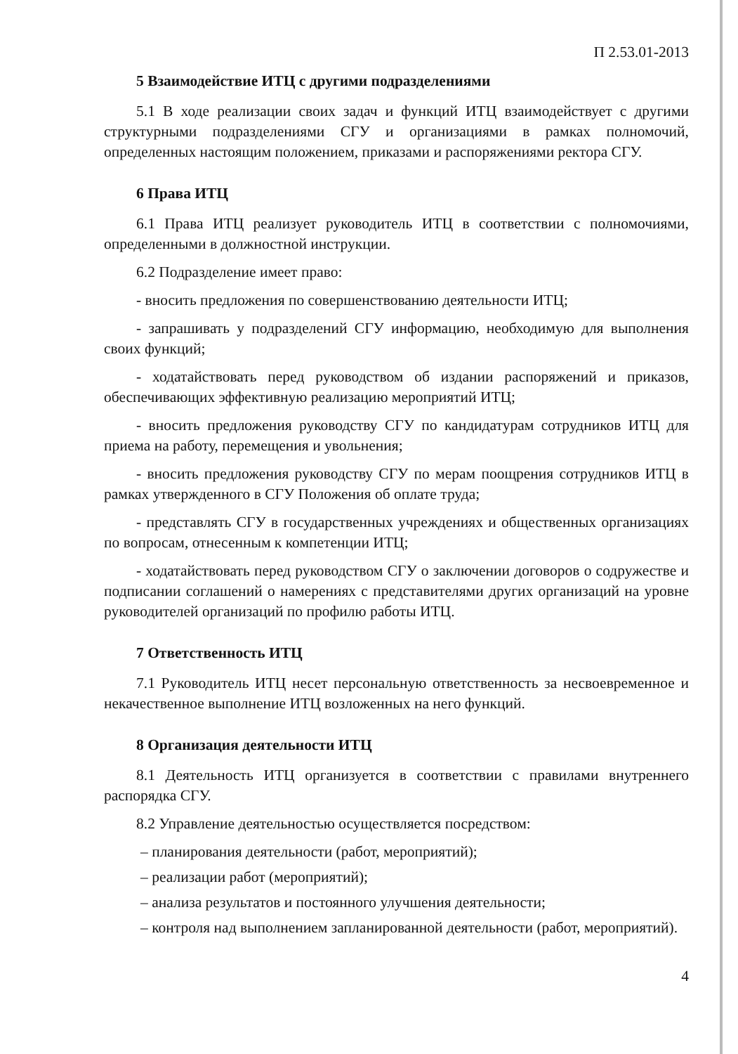П 2.53.01-2013
5 Взаимодействие ИТЦ с другими подразделениями
5.1 В ходе реализации своих задач и функций ИТЦ взаимодействует с другими структурными подразделениями СГУ и организациями в рамках полномочий, определенных настоящим положением, приказами и распоряжениями ректора СГУ.
6 Права ИТЦ
6.1 Права ИТЦ реализует руководитель ИТЦ в соответствии с полномочиями, определенными в должностной инструкции.
6.2 Подразделение имеет право:
- вносить предложения по совершенствованию деятельности ИТЦ;
- запрашивать у подразделений СГУ информацию, необходимую для выполнения своих функций;
- ходатайствовать перед руководством об издании распоряжений и приказов, обеспечивающих эффективную реализацию мероприятий ИТЦ;
- вносить предложения руководству СГУ по кандидатурам сотрудников ИТЦ для приема на работу, перемещения и увольнения;
- вносить предложения руководству СГУ по мерам поощрения сотрудников ИТЦ в рамках утвержденного в СГУ Положения об оплате труда;
- представлять СГУ в государственных учреждениях и общественных организациях по вопросам, отнесенным к компетенции ИТЦ;
- ходатайствовать перед руководством СГУ о заключении договоров о содружестве и подписании соглашений о намерениях с представителями других организаций на уровне руководителей организаций по профилю работы ИТЦ.
7 Ответственность ИТЦ
7.1 Руководитель ИТЦ несет персональную ответственность за несвоевременное и некачественное выполнение ИТЦ возложенных на него функций.
8 Организация деятельности ИТЦ
8.1 Деятельность ИТЦ организуется в соответствии с правилами внутреннего распорядка СГУ.
8.2 Управление деятельностью осуществляется посредством:
– планирования деятельности (работ, мероприятий);
– реализации работ (мероприятий);
– анализа результатов и постоянного улучшения деятельности;
– контроля над выполнением запланированной деятельности (работ, мероприятий).
4